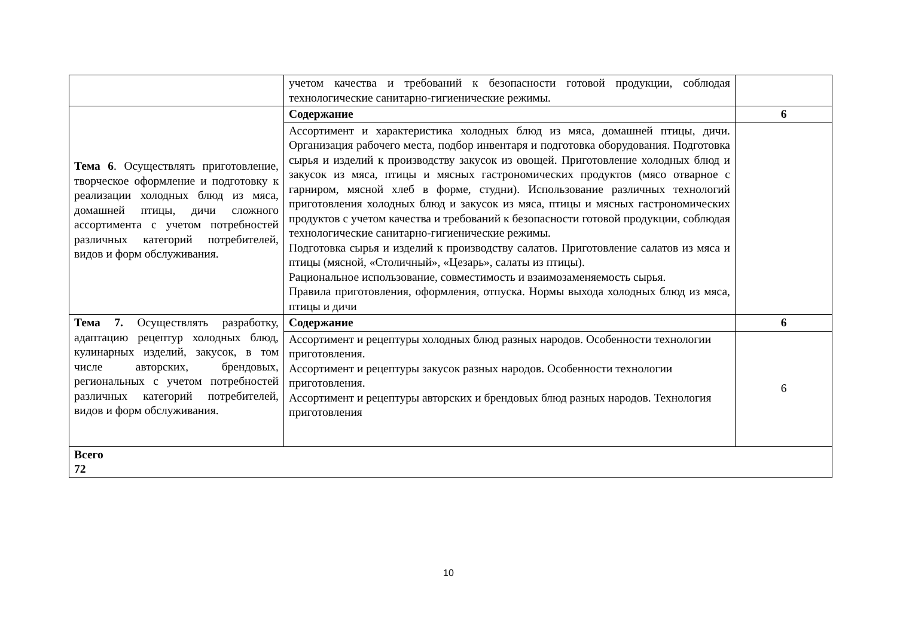| | учетом качества и требований к безопасности готовой продукции, соблюдая технологические санитарно-гигиенические режимы. | |
| Тема 6 . Осуществлять приготовление, творческое оформление и подготовку к реализации холодных блюд из мяса, домашней птицы, дичи сложного ассортимента с учетом потребностей различных категорий потребителей, видов и форм обслуживания. | Содержание | 6 |
| | Ассортимент и характеристика холодных блюд из мяса, домашней птицы, дичи. Организация рабочего места, подбор инвентаря и подготовка оборудования. Подготовка сырья и изделий к производству закусок из овощей. Приготовление холодных блюд и закусок из мяса, птицы и мясных гастрономических продуктов (мясо отварное с гарниром, мясной хлеб в форме, студни). Использование различных технологий приготовления холодных блюд и закусок из мяса, птицы и мясных гастрономических продуктов с учетом качества и требований к безопасности готовой продукции, соблюдая технологические санитарно-гигиенические режимы. Подготовка сырья и изделий к производству салатов. Приготовление салатов из мяса и птицы (мясной, «Столичный», «Цезарь», салаты из птицы). Рациональное использование, совместимость и взаимозаменяемость сырья. Правила приготовления, оформления, отпуска. Нормы выхода холодных блюд из мяса, птицы и дичи | |
| Тема 7. Осуществлять разработку, адаптацию рецептур холодных блюд, кулинарных изделий, закусок, в том числе авторских, брендовых, региональных с учетом потребностей различных категорий потребителей, видов и форм обслуживания. | Содержание | 6 |
| | Ассортимент и рецептуры холодных блюд разных народов. Особенности технологии приготовления. Ассортимент и рецептуры закусок разных народов. Особенности технологии приготовления. Ассортимент и рецептуры авторских и брендовых блюд разных народов. Технология приготовления | 6 |
| Всего 72 | | |
10